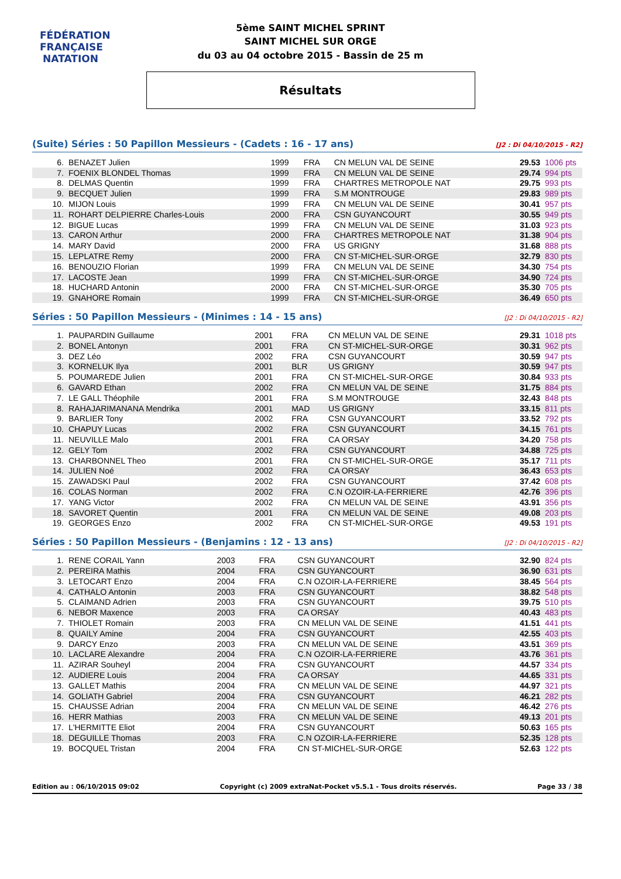FÉDÉRATION FRANÇAISE
NATATION
5ème SAINT MICHEL SPRINT
SAINT MICHEL SUR ORGE
du 03 au 04 octobre 2015 - Bassin de 25 m
Résultats
(Suite) Séries : 50 Papillon Messieurs - (Cadets : 16 - 17 ans) [J2 : Di 04/10/2015 - R2]
| 6. | BENAZET Julien | 1999 | FRA | CN MELUN VAL DE SEINE | 29.53 | 1006 pts |
| 7. | FOENIX BLONDEL Thomas | 1999 | FRA | CN MELUN VAL DE SEINE | 29.74 | 994 pts |
| 8. | DELMAS Quentin | 1999 | FRA | CHARTRES METROPOLE NAT | 29.75 | 993 pts |
| 9. | BECQUET Julien | 1999 | FRA | S.M MONTROUGE | 29.83 | 989 pts |
| 10. | MIJON Louis | 1999 | FRA | CN MELUN VAL DE SEINE | 30.41 | 957 pts |
| 11. | ROHART DELPIERRE Charles-Louis | 2000 | FRA | CSN GUYANCOURT | 30.55 | 949 pts |
| 12. | BIGUE Lucas | 1999 | FRA | CN MELUN VAL DE SEINE | 31.03 | 923 pts |
| 13. | CARON Arthur | 2000 | FRA | CHARTRES METROPOLE NAT | 31.38 | 904 pts |
| 14. | MARY David | 2000 | FRA | US GRIGNY | 31.68 | 888 pts |
| 15. | LEPLATRE Remy | 2000 | FRA | CN ST-MICHEL-SUR-ORGE | 32.79 | 830 pts |
| 16. | BENOUZIO Florian | 1999 | FRA | CN MELUN VAL DE SEINE | 34.30 | 754 pts |
| 17. | LACOSTE Jean | 1999 | FRA | CN ST-MICHEL-SUR-ORGE | 34.90 | 724 pts |
| 18. | HUCHARD Antonin | 2000 | FRA | CN ST-MICHEL-SUR-ORGE | 35.30 | 705 pts |
| 19. | GNAHORE Romain | 1999 | FRA | CN ST-MICHEL-SUR-ORGE | 36.49 | 650 pts |
Séries : 50 Papillon Messieurs - (Minimes : 14 - 15 ans) [J2 : Di 04/10/2015 - R2]
| 1. | PAUPARDIN Guillaume | 2001 | FRA | CN MELUN VAL DE SEINE | 29.31 | 1018 pts |
| 2. | BONEL Antonyn | 2001 | FRA | CN ST-MICHEL-SUR-ORGE | 30.31 | 962 pts |
| 3. | DEZ Léo | 2002 | FRA | CSN GUYANCOURT | 30.59 | 947 pts |
| 3. | KORNELUK Ilya | 2001 | BLR | US GRIGNY | 30.59 | 947 pts |
| 5. | POUMAREDE Julien | 2001 | FRA | CN ST-MICHEL-SUR-ORGE | 30.84 | 933 pts |
| 6. | GAVARD Ethan | 2002 | FRA | CN MELUN VAL DE SEINE | 31.75 | 884 pts |
| 7. | LE GALL Théophile | 2001 | FRA | S.M MONTROUGE | 32.43 | 848 pts |
| 8. | RAHAJARIMANANA Mendrika | 2001 | MAD | US GRIGNY | 33.15 | 811 pts |
| 9. | BARLIER Tony | 2002 | FRA | CSN GUYANCOURT | 33.52 | 792 pts |
| 10. | CHAPUY Lucas | 2002 | FRA | CSN GUYANCOURT | 34.15 | 761 pts |
| 11. | NEUVILLE Malo | 2001 | FRA | CA ORSAY | 34.20 | 758 pts |
| 12. | GELY Tom | 2002 | FRA | CSN GUYANCOURT | 34.88 | 725 pts |
| 13. | CHARBONNEL Theo | 2001 | FRA | CN ST-MICHEL-SUR-ORGE | 35.17 | 711 pts |
| 14. | JULIEN Noé | 2002 | FRA | CA ORSAY | 36.43 | 653 pts |
| 15. | ZAWADSKI Paul | 2002 | FRA | CSN GUYANCOURT | 37.42 | 608 pts |
| 16. | COLAS Norman | 2002 | FRA | C.N OZOIR-LA-FERRIERE | 42.76 | 396 pts |
| 17. | YANG Victor | 2002 | FRA | CN MELUN VAL DE SEINE | 43.91 | 356 pts |
| 18. | SAVORET Quentin | 2001 | FRA | CN MELUN VAL DE SEINE | 49.08 | 203 pts |
| 19. | GEORGES Enzo | 2002 | FRA | CN ST-MICHEL-SUR-ORGE | 49.53 | 191 pts |
Séries : 50 Papillon Messieurs - (Benjamins : 12 - 13 ans) [J2 : Di 04/10/2015 - R2]
| 1. | RENE CORAIL Yann | 2003 | FRA | CSN GUYANCOURT | 32.90 | 824 pts |
| 2. | PEREIRA Mathis | 2004 | FRA | CSN GUYANCOURT | 36.90 | 631 pts |
| 3. | LETOCART Enzo | 2004 | FRA | C.N OZOIR-LA-FERRIERE | 38.45 | 564 pts |
| 4. | CATHALO Antonin | 2003 | FRA | CSN GUYANCOURT | 38.82 | 548 pts |
| 5. | CLAIMAND Adrien | 2003 | FRA | CSN GUYANCOURT | 39.75 | 510 pts |
| 6. | NEBOR Maxence | 2003 | FRA | CA ORSAY | 40.43 | 483 pts |
| 7. | THIOLET Romain | 2003 | FRA | CN MELUN VAL DE SEINE | 41.51 | 441 pts |
| 8. | QUAILY Amine | 2004 | FRA | CSN GUYANCOURT | 42.55 | 403 pts |
| 9. | DARCY Enzo | 2003 | FRA | CN MELUN VAL DE SEINE | 43.51 | 369 pts |
| 10. | LACLARE Alexandre | 2004 | FRA | C.N OZOIR-LA-FERRIERE | 43.76 | 361 pts |
| 11. | AZIRAR Souheyl | 2004 | FRA | CSN GUYANCOURT | 44.57 | 334 pts |
| 12. | AUDIERE Louis | 2004 | FRA | CA ORSAY | 44.65 | 331 pts |
| 13. | GALLET Mathis | 2004 | FRA | CN MELUN VAL DE SEINE | 44.97 | 321 pts |
| 14. | GOLIATH Gabriel | 2004 | FRA | CSN GUYANCOURT | 46.21 | 282 pts |
| 15. | CHAUSSE Adrian | 2004 | FRA | CN MELUN VAL DE SEINE | 46.42 | 276 pts |
| 16. | HERR Mathias | 2003 | FRA | CN MELUN VAL DE SEINE | 49.13 | 201 pts |
| 17. | L'HERMITTE Eliot | 2004 | FRA | CSN GUYANCOURT | 50.63 | 165 pts |
| 18. | DEGUILLE Thomas | 2003 | FRA | C.N OZOIR-LA-FERRIERE | 52.35 | 128 pts |
| 19. | BOCQUEL Tristan | 2004 | FRA | CN ST-MICHEL-SUR-ORGE | 52.63 | 122 pts |
Edition au : 06/10/2015 09:02 Copyright (c) 2009 extraNat-Pocket v5.5.1 - Tous droits réservés. Page 33 / 38